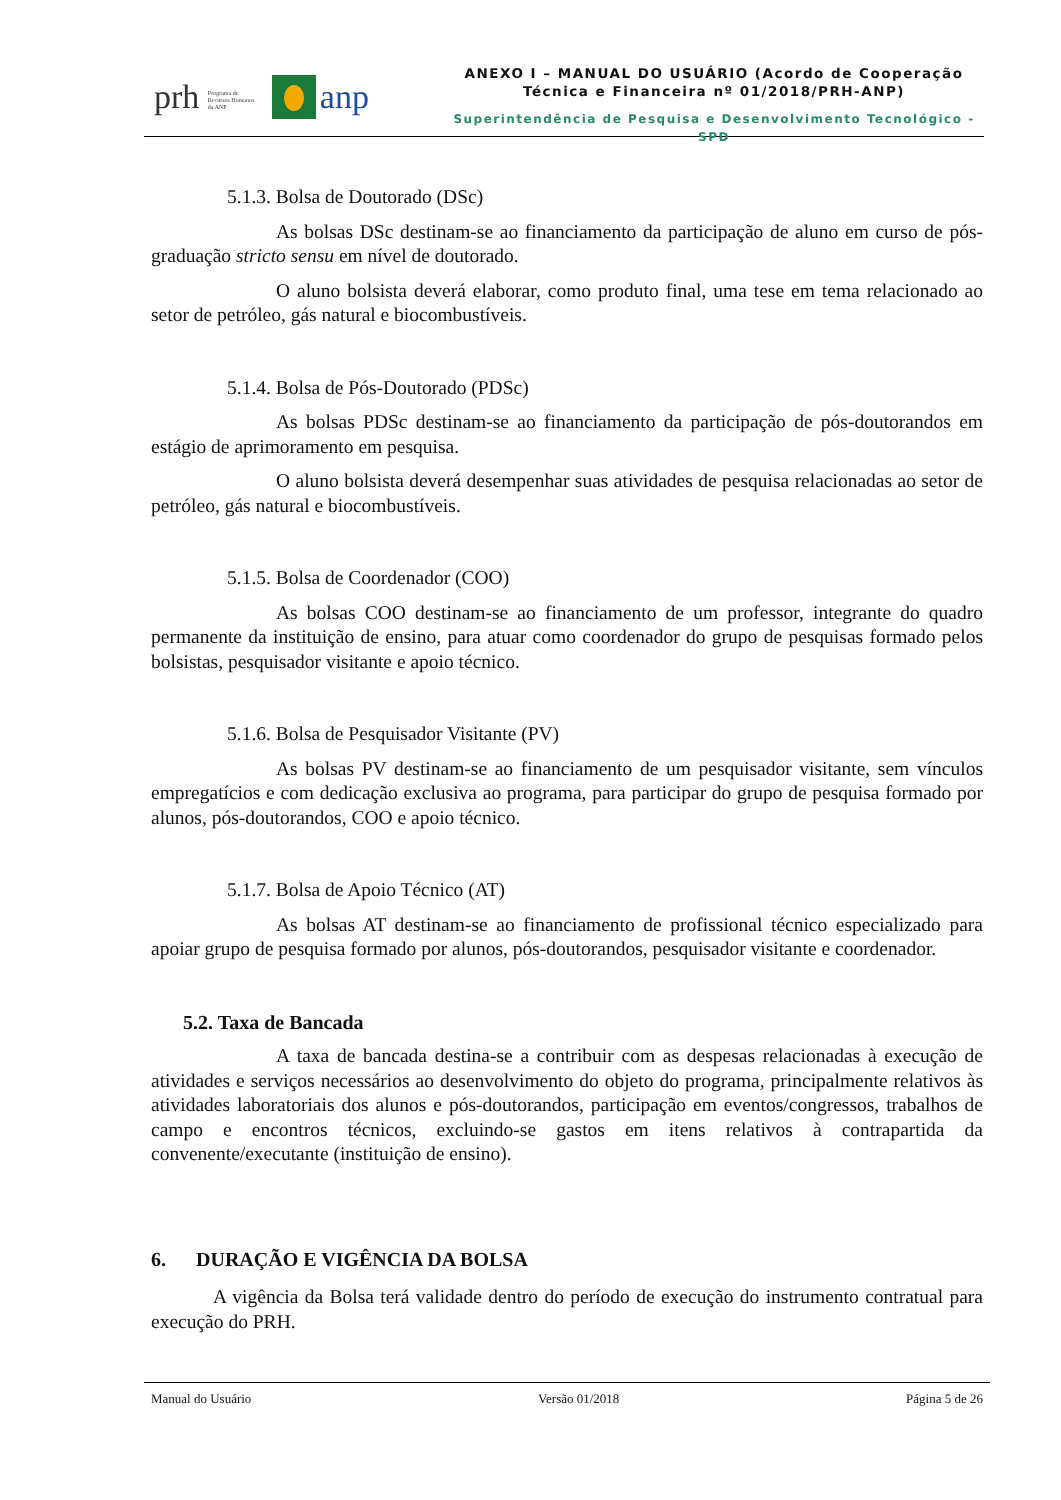prh Programa de Recursos Humanos da ANP anp
ANEXO I – MANUAL DO USUÁRIO (Acordo de Cooperação
Técnica e Financeira nº 01/2018/PRH-ANP)
Superintendência de Pesquisa e Desenvolvimento Tecnológico - SPD
5.1.3. Bolsa de Doutorado (DSc)
As bolsas DSc destinam-se ao financiamento da participação de aluno em curso de pós-graduação stricto sensu em nível de doutorado.
O aluno bolsista deverá elaborar, como produto final, uma tese em tema relacionado ao setor de petróleo, gás natural e biocombustíveis.
5.1.4. Bolsa de Pós-Doutorado (PDSc)
As bolsas PDSc destinam-se ao financiamento da participação de pós-doutorandos em estágio de aprimoramento em pesquisa.
O aluno bolsista deverá desempenhar suas atividades de pesquisa relacionadas ao setor de petróleo, gás natural e biocombustíveis.
5.1.5. Bolsa de Coordenador (COO)
As bolsas COO destinam-se ao financiamento de um professor, integrante do quadro permanente da instituição de ensino, para atuar como coordenador do grupo de pesquisas formado pelos bolsistas, pesquisador visitante e apoio técnico.
5.1.6. Bolsa de Pesquisador Visitante (PV)
As bolsas PV destinam-se ao financiamento de um pesquisador visitante, sem vínculos empregatícios e com dedicação exclusiva ao programa, para participar do grupo de pesquisa formado por alunos, pós-doutorandos, COO e apoio técnico.
5.1.7. Bolsa de Apoio Técnico (AT)
As bolsas AT destinam-se ao financiamento de profissional técnico especializado para apoiar grupo de pesquisa formado por alunos, pós-doutorandos, pesquisador visitante e coordenador.
5.2. Taxa de Bancada
A taxa de bancada destina-se a contribuir com as despesas relacionadas à execução de atividades e serviços necessários ao desenvolvimento do objeto do programa, principalmente relativos às atividades laboratoriais dos alunos e pós-doutorandos, participação em eventos/congressos, trabalhos de campo e encontros técnicos, excluindo-se gastos em itens relativos à contrapartida da convenente/executante (instituição de ensino).
6. DURAÇÃO E VIGÊNCIA DA BOLSA
A vigência da Bolsa terá validade dentro do período de execução do instrumento contratual para execução do PRH.
Manual do Usuário Versão 01/2018 Página 5 de 26